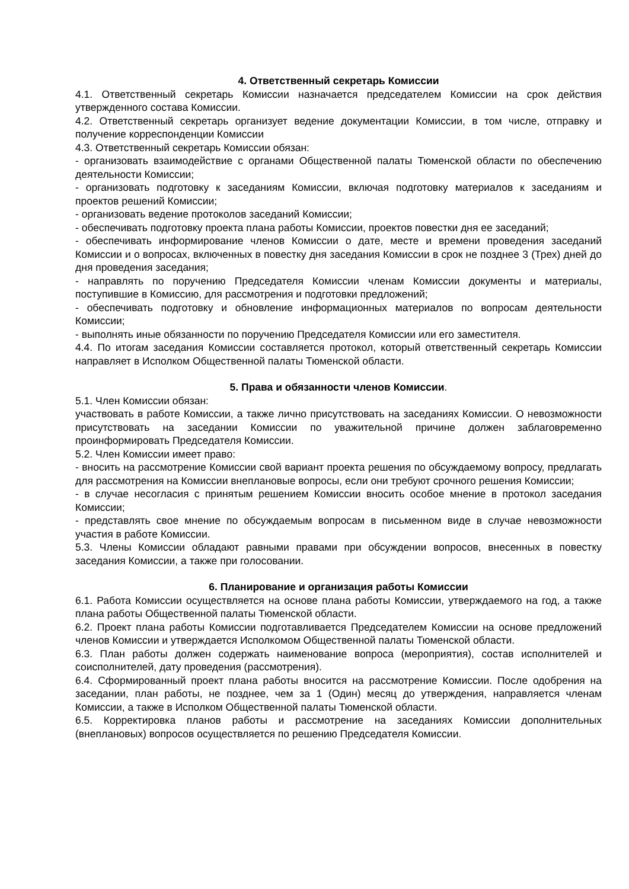4. Ответственный секретарь Комиссии
4.1. Ответственный секретарь Комиссии назначается председателем Комиссии на срок действия утвержденного состава Комиссии.
4.2. Ответственный секретарь организует ведение документации Комиссии, в том числе, отправку и получение корреспонденции Комиссии
4.3. Ответственный секретарь Комиссии обязан:
- организовать взаимодействие с органами Общественной палаты Тюменской области по обеспечению деятельности Комиссии;
- организовать подготовку к заседаниям Комиссии, включая подготовку материалов к заседаниям и проектов решений Комиссии;
- организовать ведение протоколов заседаний Комиссии;
- обеспечивать подготовку проекта плана работы Комиссии, проектов повестки дня ее заседаний;
- обеспечивать информирование членов Комиссии о дате, месте и времени проведения заседаний Комиссии и о вопросах, включенных в повестку дня заседания Комиссии в срок не позднее 3 (Трех) дней до дня проведения заседания;
- направлять по поручению Председателя Комиссии членам Комиссии документы и материалы, поступившие в Комиссию, для рассмотрения и подготовки предложений;
- обеспечивать подготовку и обновление информационных материалов по вопросам деятельности Комиссии;
- выполнять иные обязанности по поручению Председателя Комиссии или его заместителя.
4.4. По итогам заседания Комиссии составляется протокол, который ответственный секретарь Комиссии направляет в Исполком Общественной палаты Тюменской области.
5. Права и обязанности членов Комиссии.
5.1. Член Комиссии обязан:
участвовать в работе Комиссии, а также лично присутствовать на заседаниях Комиссии. О невозможности присутствовать на заседании Комиссии по уважительной причине должен заблаговременно проинформировать Председателя Комиссии.
5.2. Член Комиссии имеет право:
- вносить на рассмотрение Комиссии свой вариант проекта решения по обсуждаемому вопросу, предлагать для рассмотрения на Комиссии внеплановые вопросы, если они требуют срочного решения Комиссии;
- в случае несогласия с принятым решением Комиссии вносить особое мнение в протокол заседания Комиссии;
- представлять свое мнение по обсуждаемым вопросам в письменном виде в случае невозможности участия в работе Комиссии.
5.3. Члены Комиссии обладают равными правами при обсуждении вопросов, внесенных в повестку заседания Комиссии, а также при голосовании.
6. Планирование и организация работы Комиссии
6.1. Работа Комиссии осуществляется на основе плана работы Комиссии, утверждаемого на год, а также плана работы Общественной палаты Тюменской области.
6.2. Проект плана работы Комиссии подготавливается Председателем Комиссии на основе предложений членов Комиссии и утверждается Исполкомом Общественной палаты Тюменской области.
6.3. План работы должен содержать наименование вопроса (мероприятия), состав исполнителей и соисполнителей, дату проведения (рассмотрения).
6.4. Сформированный проект плана работы вносится на рассмотрение Комиссии. После одобрения на заседании, план работы, не позднее, чем за 1 (Один) месяц до утверждения, направляется членам Комиссии, а также в Исполком Общественной палаты Тюменской области.
6.5. Корректировка планов работы и рассмотрение на заседаниях Комиссии дополнительных (внеплановых) вопросов осуществляется по решению Председателя Комиссии.